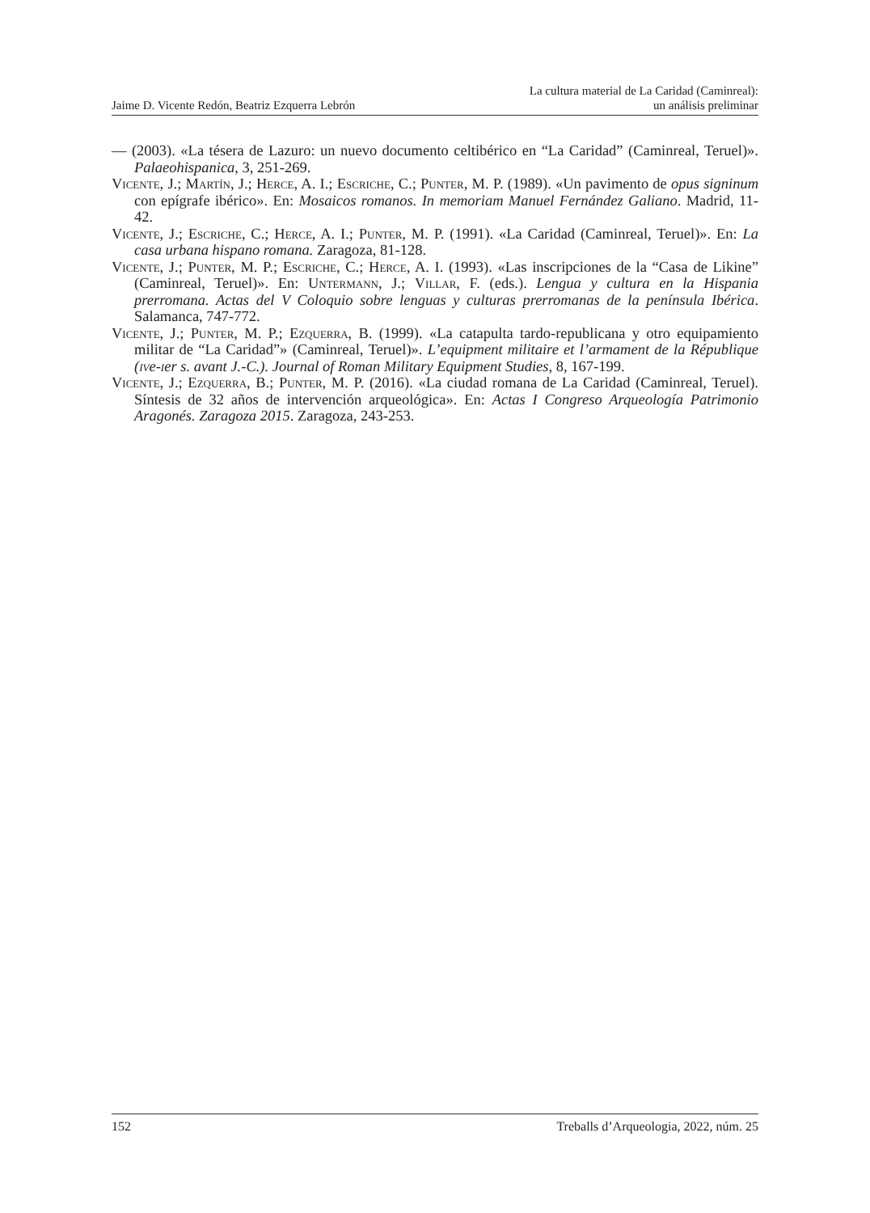Jaime D. Vicente Redón, Beatriz Ezquerra Lebrón
La cultura material de La Caridad (Caminreal):
un análisis preliminar
— (2003). «La tésera de Lazuro: un nuevo documento celtibérico en “La Caridad” (Caminreal, Teruel)». Palaeohispanica, 3, 251-269.
Vicente, J.; Martín, J.; Herce, A. I.; Escriche, C.; Punter, M. P. (1989). «Un pavimento de opus signinum con epígrafe ibérico». En: Mosaicos romanos. In memoriam Manuel Fernández Galiano. Madrid, 11-42.
Vicente, J.; Escriche, C.; Herce, A. I.; Punter, M. P. (1991). «La Caridad (Caminreal, Teruel)». En: La casa urbana hispano romana. Zaragoza, 81-128.
Vicente, J.; Punter, M. P.; Escriche, C.; Herce, A. I. (1993). «Las inscripciones de la “Casa de Likine” (Caminreal, Teruel)». En: Untermann, J.; Villar, F. (eds.). Lengua y cultura en la Hispania prerromana. Actas del V Coloquio sobre lenguas y culturas prerromanas de la península Ibérica. Salamanca, 747-772.
Vicente, J.; Punter, M. P.; Ezquerra, B. (1999). «La catapulta tardo-republicana y otro equipamiento militar de “La Caridad”» (Caminreal, Teruel)». L’equipment militaire et l’armament de la République (ive-ier s. avant J.-C.). Journal of Roman Military Equipment Studies, 8, 167-199.
Vicente, J.; Ezquerra, B.; Punter, M. P. (2016). «La ciudad romana de La Caridad (Caminreal, Teruel). Síntesis de 32 años de intervención arqueológica». En: Actas I Congreso Arqueología Patrimonio Aragonés. Zaragoza 2015. Zaragoza, 243-253.
152 Treballs d’Arqueologia, 2022, núm. 25